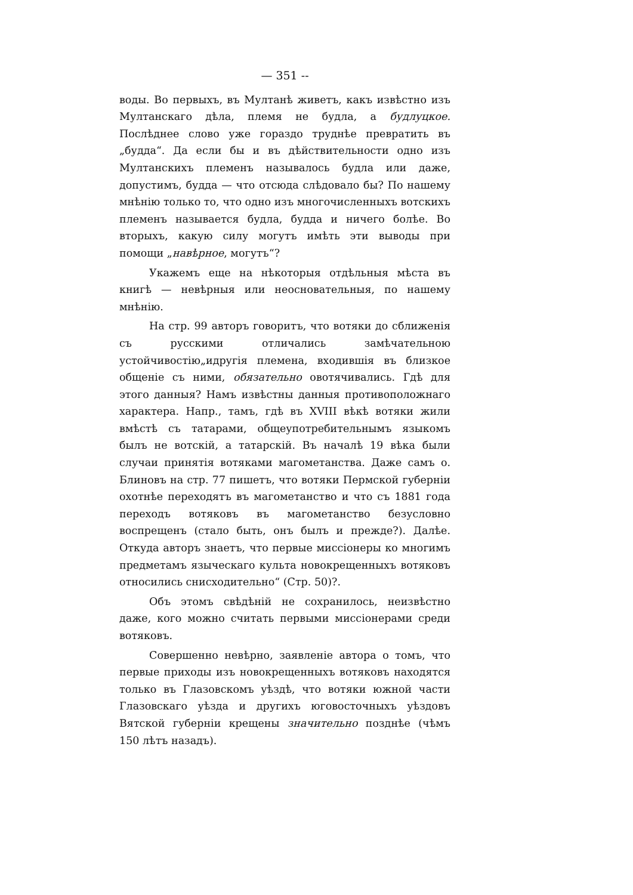— 351 --
воды. Во первыхъ, въ Мултанѣ живетъ, какъ извѣстно изъ Мултанскаго дѣла, племя не будла, а будлуцкое. Послѣднее слово уже гораздо труднѣе превратить въ „будда“. Да если бы и въ дѣйствительности одно изъ Мултанскихъ племенъ называлось будла или даже, допустимъ, будда — что отсюда слѣдовало бы? По нашему мнѣнію только то, что одно изъ многочисленныхъ вотскихъ племенъ называется будла, будда и ничего болѣе. Во вторыхъ, какую силу могутъ имѣть эти выводы при помощи „навѣрное, могутъ“?
Укажемъ еще на нѣкоторыя отдѣльныя мѣста въ книгѣ — невѣрныя или неосновательныя, по нашему мнѣнію.
На стр. 99 авторъ говоритъ, что вотяки до сближенія съ русскими отличались замѣчательною устойчивостію„идругія племена, входившія въ близкое общеніе съ ними, обязательно овотячивались. Гдѣ для этого данныя? Намъ извѣстны данныя противоположнаго характера. Напр., тамъ, гдѣ въ XVIII вѣкѣ вотяки жили вмѣстѣ съ татарами, общеупотребительнымъ языкомъ былъ не вотскій, а татарскій. Въ началѣ 19 вѣка были случаи принятія вотяками магометанства. Даже самъ о. Блиновъ на стр. 77 пишетъ, что вотяки Пермской губерніи охотнѣе переходятъ въ магометанство и что съ 1881 года переходъ вотяковъ въ магометанство безусловно воспрещенъ (стало быть, онъ былъ и прежде?). Далѣе. Откуда авторъ знаетъ, что первые миссіонеры ко многимъ предметамъ языческаго культа новокрещенныхъ вотяковъ относились снисходительно“ (Стр. 50)?.
Объ этомъ свѣдѣній не сохранилось, неизвѣстно даже, кого можно считать первыми миссіонерами среди вотяковъ.
Совершенно невѣрно, заявленіе автора о томъ, что первые приходы изъ новокрещенныхъ вотяковъ находятся только въ Глазовскомъ уѣздѣ, что вотяки южной части Глазовскаго уѣзда и другихъ юговосточныхъ уѣздовъ Вятской губерніи крещены значительно позднѣе (чѣмъ 150 лѣтъ назадъ).